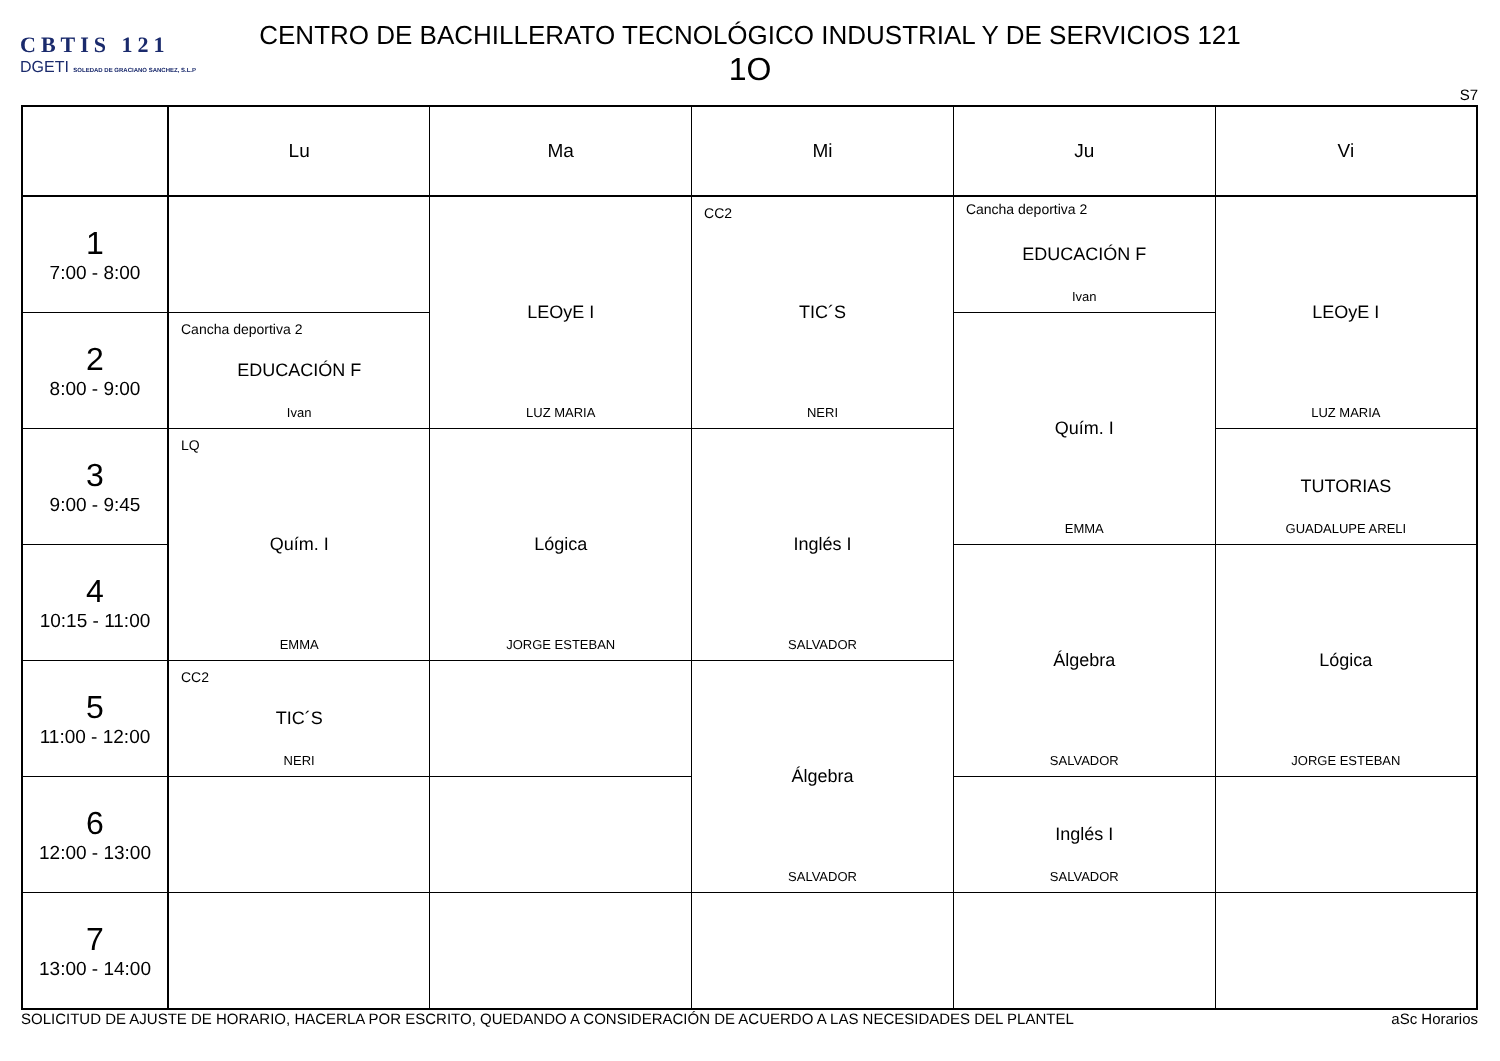CBTIS 121
DGETI SOLEDAD DE GRACIANO SANCHEZ, S.L.P
CENTRO DE BACHILLERATO TECNOLÓGICO INDUSTRIAL Y DE SERVICIOS 121
1O
S7
| | Lu | Ma | Mi | Ju | Vi |
| --- | --- | --- | --- | --- | --- |
| 1 7:00 - 8:00 | | LEOyE I LUZ MARIA | CC2 TIC´S NERI | Cancha deportiva 2 EDUCACIÓN F Ivan | LEOyE I LUZ MARIA |
| 2 8:00 - 9:00 | Cancha deportiva 2 EDUCACIÓN F Ivan | | | Quím. I EMMA | |
| 3 9:00 - 9:45 | LQ Quím. I EMMA | Lógica JORGE ESTEBAN | Inglés I SALVADOR | | TUTORIAS GUADALUPE ARELI |
| 4 10:15 - 11:00 | | | | Álgebra SALVADOR | Lógica JORGE ESTEBAN |
| 5 11:00 - 12:00 | CC2 TIC´S NERI | | Álgebra SALVADOR | | |
| 6 12:00 - 13:00 | | | | Inglés I SALVADOR | |
| 7 13:00 - 14:00 | | | | | |
SOLICITUD DE AJUSTE DE HORARIO, HACERLA POR ESCRITO, QUEDANDO A CONSIDERACIÓN DE ACUERDO A LAS NECESIDADES DEL PLANTEL aSc Horarios